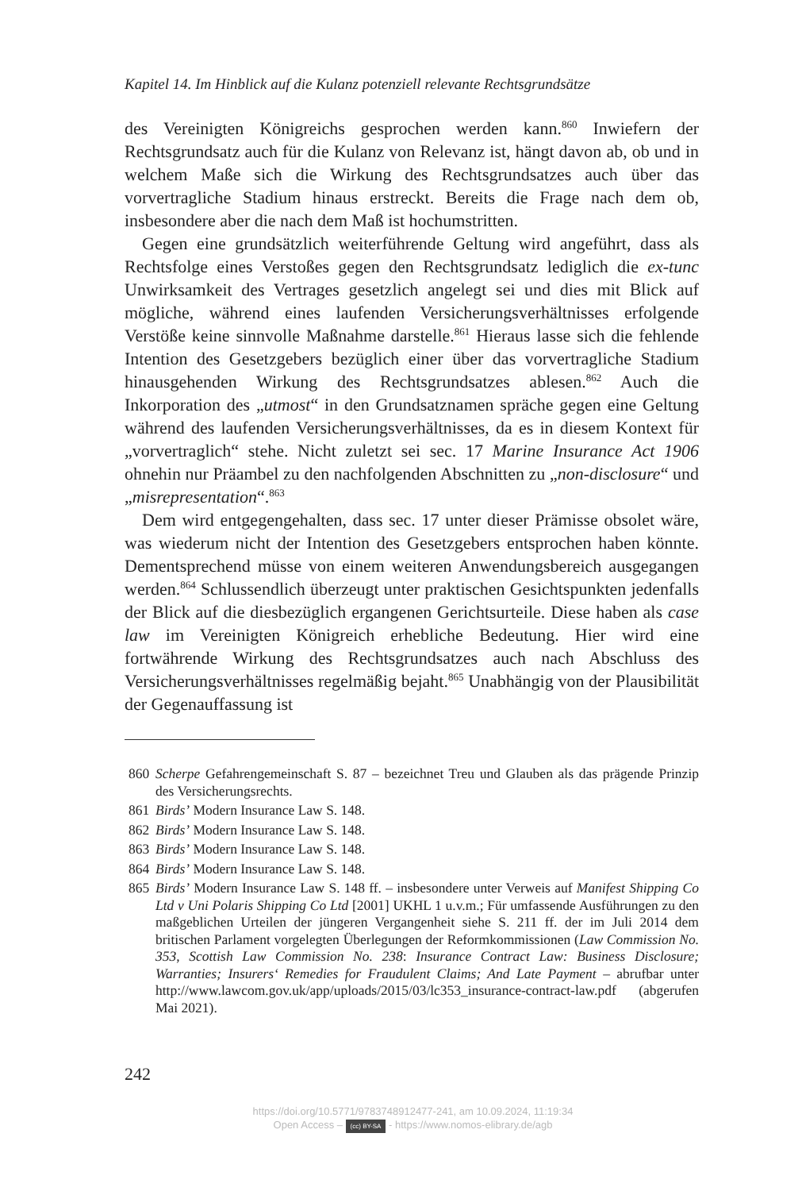Kapitel 14. Im Hinblick auf die Kulanz potenziell relevante Rechtsgrundsätze
des Vereinigten Königreichs gesprochen werden kann.<sup>860</sup> Inwiefern der Rechtsgrundsatz auch für die Kulanz von Relevanz ist, hängt davon ab, ob und in welchem Maße sich die Wirkung des Rechtsgrundsatzes auch über das vorvertragliche Stadium hinaus erstreckt. Bereits die Frage nach dem ob, insbesondere aber die nach dem Maß ist hochumstritten.
Gegen eine grundsätzlich weiterführende Geltung wird angeführt, dass als Rechtsfolge eines Verstoßes gegen den Rechtsgrundsatz lediglich die ex-tunc Unwirksamkeit des Vertrages gesetzlich angelegt sei und dies mit Blick auf mögliche, während eines laufenden Versicherungsverhältnisses erfolgende Verstöße keine sinnvolle Maßnahme darstelle.<sup>861</sup> Hieraus lasse sich die fehlende Intention des Gesetzgebers bezüglich einer über das vorvertragliche Stadium hinausgehenden Wirkung des Rechtsgrundsatzes ablesen.<sup>862</sup> Auch die Inkorporation des „utmost“ in den Grundsatznamen spräche gegen eine Geltung während des laufenden Versicherungsverhältnisses, da es in diesem Kontext für „vorvertraglich“ stehe. Nicht zuletzt sei sec. 17 Marine Insurance Act 1906 ohnehin nur Präambel zu den nachfolgenden Abschnitten zu „non-disclosure“ und „misrepresentation“.<sup>863</sup>
Dem wird entgegengehalten, dass sec. 17 unter dieser Prämisse obsolet wäre, was wiederum nicht der Intention des Gesetzgebers entsprochen haben könnte. Dementsprechend müsse von einem weiteren Anwendungsbereich ausgegangen werden.<sup>864</sup> Schlussendlich überzeugt unter praktischen Gesichtspunkten jedenfalls der Blick auf die diesbezüglich ergangenen Gerichtsurteile. Diese haben als case law im Vereinigten Königreich erhebliche Bedeutung. Hier wird eine fortwährende Wirkung des Rechtsgrundsatzes auch nach Abschluss des Versicherungsverhältnisses regelmäßig bejaht.<sup>865</sup> Unabhängig von der Plausibilität der Gegenauffassung ist
860 Scherpe Gefahrengemeinschaft S. 87 – bezeichnet Treu und Glauben als das prägende Prinzip des Versicherungsrechts.
861 Birds’ Modern Insurance Law S. 148.
862 Birds’ Modern Insurance Law S. 148.
863 Birds’ Modern Insurance Law S. 148.
864 Birds’ Modern Insurance Law S. 148.
865 Birds’ Modern Insurance Law S. 148 ff. – insbesondere unter Verweis auf Manifest Shipping Co Ltd v Uni Polaris Shipping Co Ltd [2001] UKHL 1 u.v.m.; Für umfassende Ausführungen zu den maßgeblichen Urteilen der jüngeren Vergangenheit siehe S. 211 ff. der im Juli 2014 dem britischen Parlament vorgelegten Überlegungen der Reformkommissionen (Law Commission No. 353, Scottish Law Commission No. 238: Insurance Contract Law: Business Disclosure; Warranties; Insurers‘ Remedies for Fraudulent Claims; And Late Payment – abrufbar unter http://www.lawcom.gov.uk/app/uploads/2015/03/lc353_insurance-contract-law.pdf (abgerufen Mai 2021).
242
https://doi.org/10.5771/9783748912477-241, am 10.09.2024, 11:19:34
Open Access – (cc) BY-SA - https://www.nomos-elibrary.de/agb